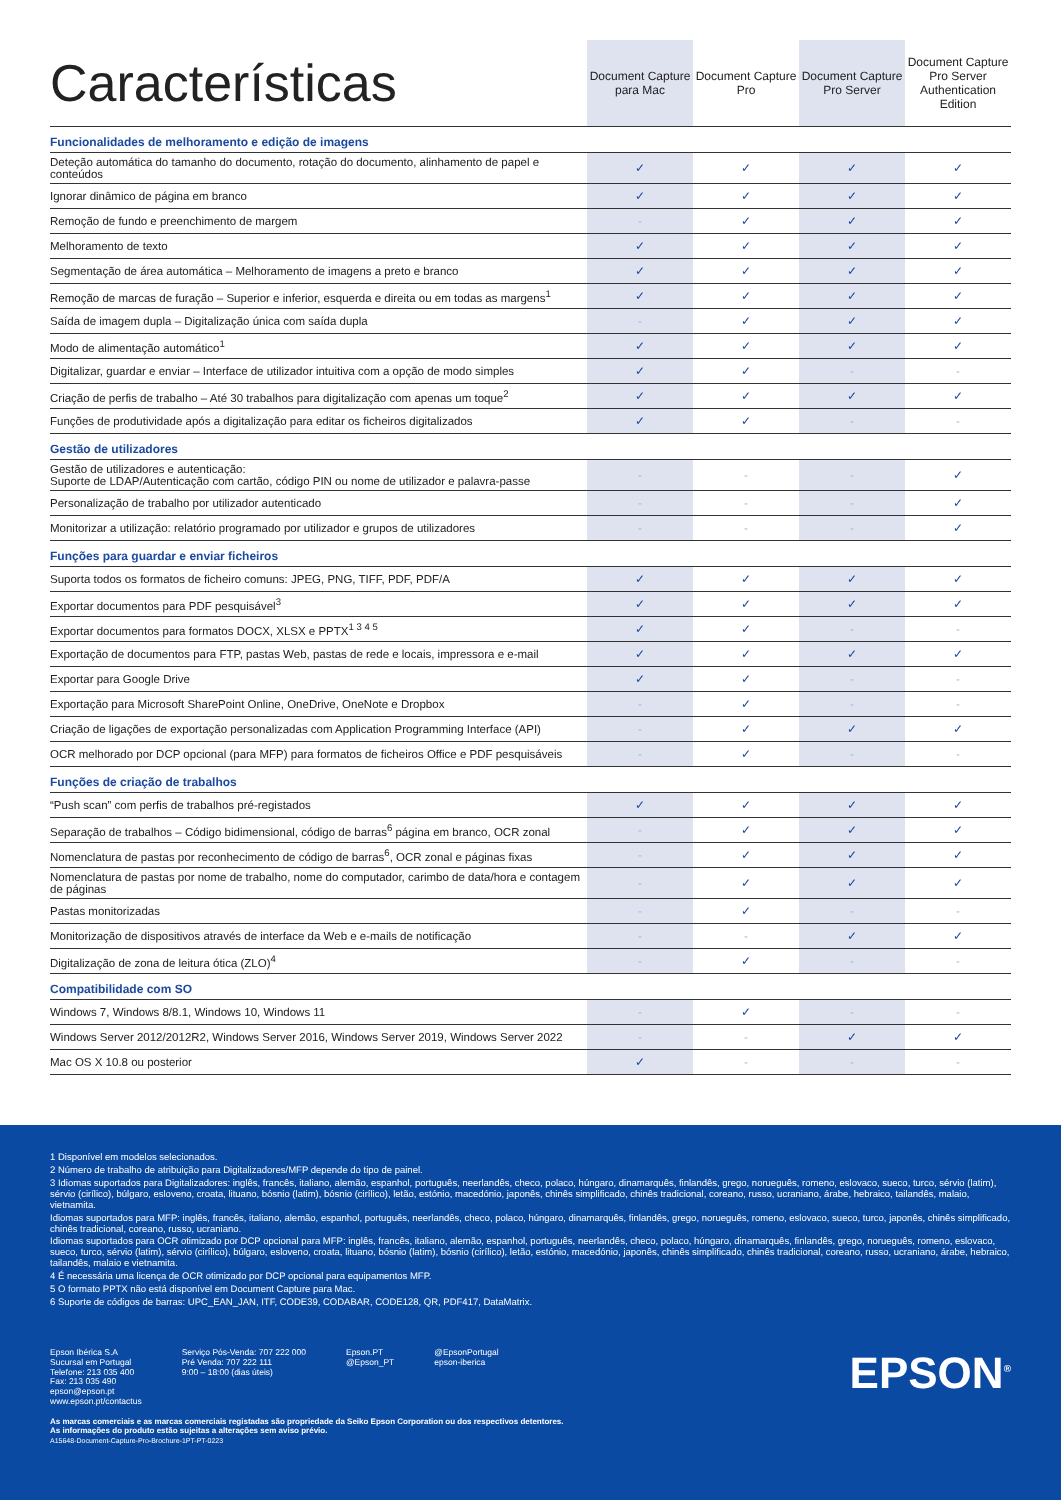| Características | Document Capture para Mac | Document Capture Pro | Document Capture Pro Server | Document Capture Pro Server Authentication Edition |
| --- | --- | --- | --- | --- |
| Funcionalidades de melhoramento e edição de imagens | | | | |
| Deteção automática do tamanho do documento, rotação do documento, alinhamento de papel e conteúdos | ✓ | ✓ | ✓ | ✓ |
| Ignorar dinâmico de página em branco | ✓ | ✓ | ✓ | ✓ |
| Remoção de fundo e preenchimento de margem | - | ✓ | ✓ | ✓ |
| Melhoramento de texto | ✓ | ✓ | ✓ | ✓ |
| Segmentação de área automática – Melhoramento de imagens a preto e branco | ✓ | ✓ | ✓ | ✓ |
| Remoção de marcas de furação – Superior e inferior, esquerda e direita ou em todas as margens<sup>1</sup> | ✓ | ✓ | ✓ | ✓ |
| Saída de imagem dupla – Digitalização única com saída dupla | - | ✓ | ✓ | ✓ |
| Modo de alimentação automático<sup>1</sup> | ✓ | ✓ | ✓ | ✓ |
| Digitalizar, guardar e enviar – Interface de utilizador intuitiva com a opção de modo simples | ✓ | ✓ | - | - |
| Criação de perfis de trabalho – Até 30 trabalhos para digitalização com apenas um toque<sup>2</sup> | ✓ | ✓ | ✓ | ✓ |
| Funções de produtividade após a digitalização para editar os ficheiros digitalizados | ✓ | ✓ | - | - |
| Gestão de utilizadores | | | | |
| Gestão de utilizadores e autenticação: Suporte de LDAP/Autenticação com cartão, código PIN ou nome de utilizador e palavra-passe | - | - | - | ✓ |
| Personalização de trabalho por utilizador autenticado | - | - | - | ✓ |
| Monitorizar a utilização: relatório programado por utilizador e grupos de utilizadores | - | - | - | ✓ |
| Funções para guardar e enviar ficheiros | | | | |
| Suporta todos os formatos de ficheiro comuns: JPEG, PNG, TIFF, PDF, PDF/A | ✓ | ✓ | ✓ | ✓ |
| Exportar documentos para PDF pesquisável<sup>3</sup> | ✓ | ✓ | ✓ | ✓ |
| Exportar documentos para formatos DOCX, XLSX e PPTX<sup>1 3 4 5</sup> | ✓ | ✓ | - | - |
| Exportação de documentos para FTP, pastas Web, pastas de rede e locais, impressora e e-mail | ✓ | ✓ | ✓ | ✓ |
| Exportar para Google Drive | ✓ | ✓ | - | - |
| Exportação para Microsoft SharePoint Online, OneDrive, OneNote e Dropbox | - | ✓ | - | - |
| Criação de ligações de exportação personalizadas com Application Programming Interface (API) | - | ✓ | ✓ | ✓ |
| OCR melhorado por DCP opcional (para MFP) para formatos de ficheiros Office e PDF pesquisáveis | - | ✓ | - | - |
| Funções de criação de trabalhos | | | | |
| “Push scan” com perfis de trabalhos pré-registados | ✓ | ✓ | ✓ | ✓ |
| Separação de trabalhos – Código bidimensional, código de barras<sup>6</sup> página em branco, OCR zonal | - | ✓ | ✓ | ✓ |
| Nomenclatura de pastas por reconhecimento de código de barras<sup>6</sup>, OCR zonal e páginas fixas | - | ✓ | ✓ | ✓ |
| Nomenclatura de pastas por nome de trabalho, nome do computador, carimbo de data/hora e contagem de páginas | - | ✓ | ✓ | ✓ |
| Pastas monitorizadas | - | ✓ | - | - |
| Monitorização de dispositivos através de interface da Web e e-mails de notificação | - | - | ✓ | ✓ |
| Digitalização de zona de leitura ótica (ZLO)<sup>4</sup> | - | ✓ | - | - |
| Compatibilidade com SO | | | | |
| Windows 7, Windows 8/8.1, Windows 10, Windows 11 | - | ✓ | - | - |
| Windows Server 2012/2012R2, Windows Server 2016, Windows Server 2019, Windows Server 2022 | - | - | ✓ | ✓ |
| Mac OS X 10.8 ou posterior | ✓ | - | - | - |
1 Disponível em modelos selecionados.
2 Número de trabalho de atribuição para Digitalizadores/MFP depende do tipo de painel.
3 Idiomas suportados para Digitalizadores: inglês, francês, italiano, alemão, espanhol, português, neerlandês, checo, polaco, húngaro, dinamarquês, finlandês, grego, norueguês, romeno, eslovaco, sueco, turco, sérvio (latim), sérvio (cirílico), búlgaro, esloveno, croata, lituano, bósnio (latim), bósnio (cirílico), letão, estónio, macedónio, japonês, chinês simplificado, chinês tradicional, coreano, russo, ucraniano, árabe, hebraico, tailandês, malaio, vietnamita.
Idiomas suportados para MFP: inglês, francês, italiano, alemão, espanhol, português, neerlandês, checo, polaco, húngaro, dinamarquês, finlandês, grego, norueguês, romeno, eslovaco, sueco, turco, japonês, chinês simplificado, chinês tradicional, coreano, russo, ucraniano.
Idiomas suportados para OCR otimizado por DCP opcional para MFP: inglês, francês, italiano, alemão, espanhol, português, neerlandês, checo, polaco, húngaro, dinamarquês, finlandês, grego, norueguês, romeno, eslovaco, sueco, turco, sérvio (latim), sérvio (cirílico), búlgaro, esloveno, croata, lituano, bósnio (latim), bósnio (cirílico), letão, estónio, macedónio, japonês, chinês simplificado, chinês tradicional, coreano, russo, ucraniano, árabe, hebraico, tailandês, malaio e vietnamita.
4 É necessária uma licença de OCR otimizado por DCP opcional para equipamentos MFP.
5 O formato PPTX não está disponível em Document Capture para Mac.
6 Suporte de códigos de barras: UPC_EAN_JAN, ITF, CODE39, CODABAR, CODE128, QR, PDF417, DataMatrix.
Epson Ibérica S.A
Sucursal em Portugal
Telefone: 213 035 400
Fax: 213 035 490
epson@epson.pt
www.epson.pt/contactus
Serviço Pós-Venda: 707 222 000
Pré Venda: 707 222 111
9:00 – 18:00 (dias úteis)
Epson.PT
@Epson_PT
@EpsonPortugal
epson-iberica
EPSON<sup>®</sup>
As marcas comerciais e as marcas comerciais registadas são propriedade da Seiko Epson Corporation ou dos respectivos detentores.
As informações do produto estão sujeitas a alterações sem aviso prévio.
A15648-Document-Capture-Pro-Brochure-1PT-PT-0223